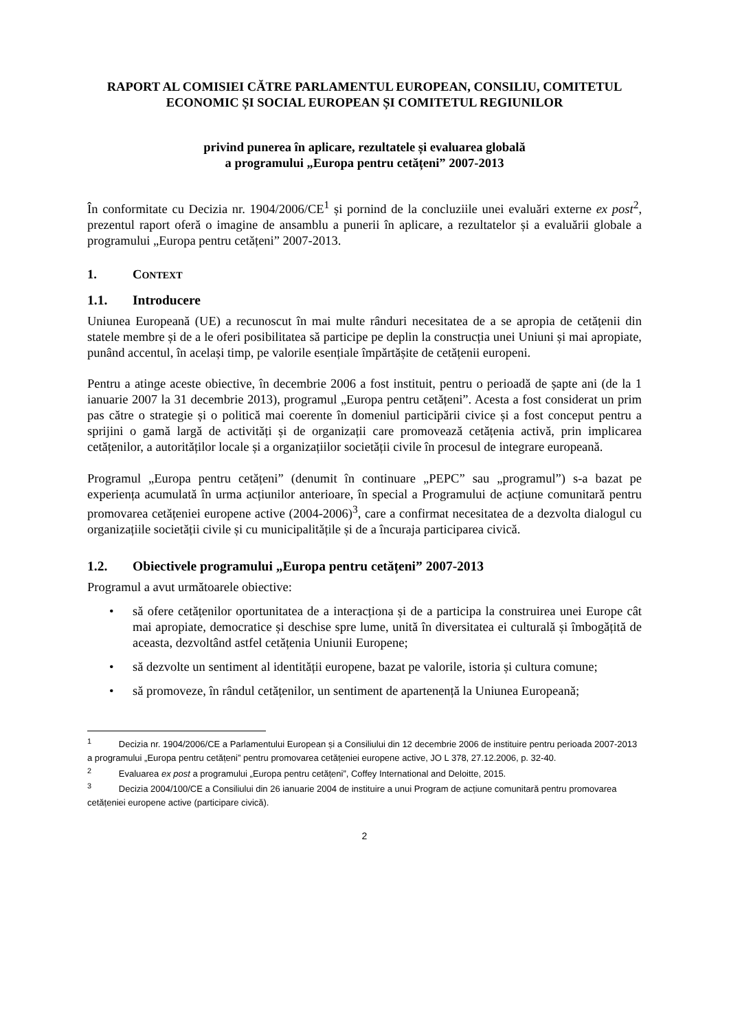RAPORT AL COMISIEI CĂTRE PARLAMENTUL EUROPEAN, CONSILIU, COMITETUL ECONOMIC ȘI SOCIAL EUROPEAN ȘI COMITETUL REGIUNILOR
privind punerea în aplicare, rezultatele și evaluarea globală
a programului „Europa pentru cetățeni” 2007-2013
În conformitate cu Decizia nr. 1904/2006/CE<sup>1</sup> și pornind de la concluziile unei evaluări externe ex post<sup>2</sup>, prezentul raport oferă o imagine de ansamblu a punerii în aplicare, a rezultatelor și a evaluării globale a programului „Europa pentru cetățeni” 2007-2013.
1. CONTEXT
1.1. Introducere
Uniunea Europeană (UE) a recunoscut în mai multe rânduri necesitatea de a se apropia de cetățenii din statele membre și de a le oferi posibilitatea să participe pe deplin la construcția unei Uniuni și mai apropiate, punând accentul, în același timp, pe valorile esențiale împărtășite de cetățenii europeni.
Pentru a atinge aceste obiective, în decembrie 2006 a fost instituit, pentru o perioadă de șapte ani (de la 1 ianuarie 2007 la 31 decembrie 2013), programul „Europa pentru cetățeni”. Acesta a fost considerat un prim pas către o strategie și o politică mai coerente în domeniul participării civice și a fost conceput pentru a sprijini o gamă largă de activități și de organizații care promovează cetățenia activă, prin implicarea cetățenilor, a autorităților locale și a organizațiilor societății civile în procesul de integrare europeană.
Programul „Europa pentru cetățeni” (denumit în continuare „PEPC” sau „programul”) s-a bazat pe experiența acumulată în urma acțiunilor anterioare, în special a Programului de acțiune comunitară pentru promovarea cetățeniei europene active (2004-2006)<sup>3</sup>, care a confirmat necesitatea de a dezvolta dialogul cu organizațiile societății civile și cu municipalitățile și de a încuraja participarea civică.
1.2. Obiectivele programului „Europa pentru cetățeni” 2007-2013
Programul a avut următoarele obiective:
• să ofere cetățenilor oportunitatea de a interacționa și de a participa la construirea unei Europe cât mai apropiate, democratice și deschise spre lume, unită în diversitatea ei culturală și îmbogățită de aceasta, dezvoltând astfel cetățenia Uniunii Europene;
• să dezvolte un sentiment al identității europene, bazat pe valorile, istoria și cultura comune;
• să promoveze, în rândul cetățenilor, un sentiment de apartenență la Uniunea Europeană;
<sup>1</sup> Decizia nr. 1904/2006/CE a Parlamentului European și a Consiliului din 12 decembrie 2006 de instituire pentru perioada 2007-2013 a programului „Europa pentru cetățeni” pentru promovarea cetățeniei europene active, JO L 378, 27.12.2006, p. 32-40.
<sup>2</sup> Evaluarea ex post a programului „Europa pentru cetățeni”, Coffey International and Deloitte, 2015.
<sup>3</sup> Decizia 2004/100/CE a Consiliului din 26 ianuarie 2004 de instituire a unui Program de acțiune comunitară pentru promovarea cetățeniei europene active (participare civică).
2